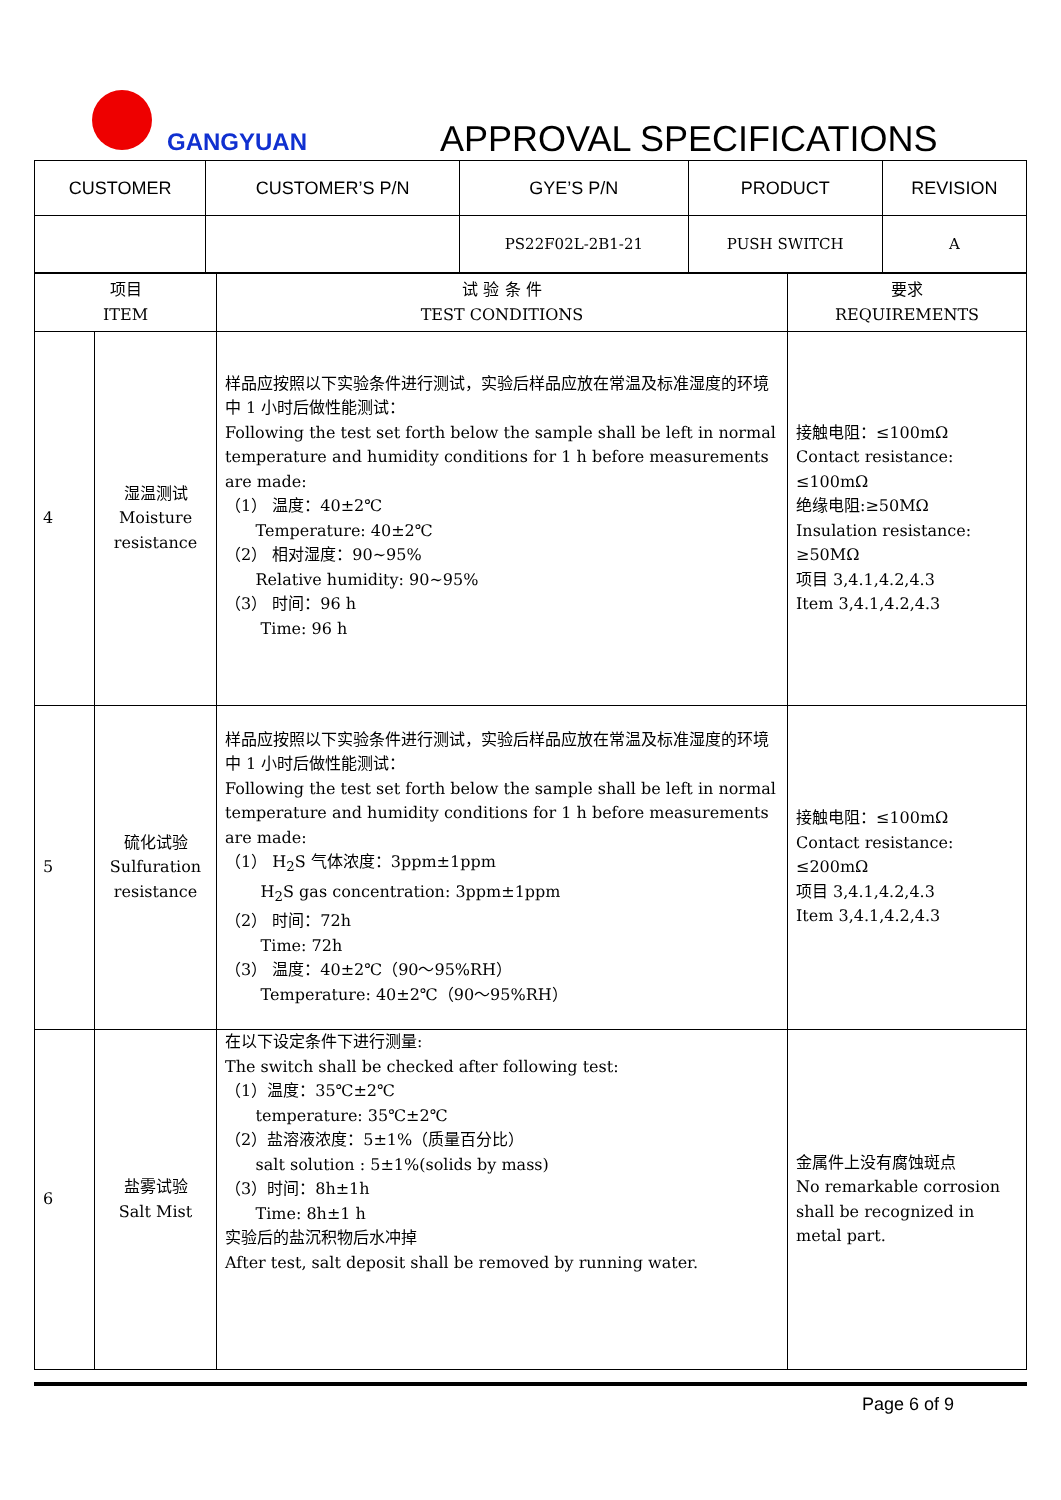GANGYUAN APPROVAL SPECIFICATIONS
| CUSTOMER | CUSTOMER’S P/N | GYE’S P/N | PRODUCT | REVISION |
| --- | --- | --- | --- | --- |
| | | PS22F02L-2B1-21 | PUSH SWITCH | A |
| 项目 ITEM | | 试 验 条 件 TEST CONDITIONS | 要求 REQUIREMENTS |
| 4 | 湿温测试 Moisture resistance | 样品应按照以下实验条件进行测试，实验后样品应放在常温及标准湿度的环境中 1 小时后做性能测试： Following the test set forth below the sample shall be left in normal temperature and humidity conditions for 1 h before measurements are made: （1） 温度：40±2℃ Temperature: 40±2℃ （2） 相对湿度：90~95% Relative humidity: 90~95% （3） 时间：96 h Time: 96 h | 接触电阻：≤100mΩ Contact resistance: ≤100mΩ 绝缘电阻:≥50MΩ Insulation resistance: ≥50MΩ 项目 3,4.1,4.2,4.3 Item 3,4.1,4.2,4.3 |
| 5 | 硫化试验 Sulfuration resistance | 样品应按照以下实验条件进行测试，实验后样品应放在常温及标准湿度的环境中 1 小时后做性能测试： Following the test set forth below the sample shall be left in normal temperature and humidity conditions for 1 h before measurements are made: （1） H<sub>2</sub>S 气体浓度：3ppm±1ppm H<sub>2</sub>S gas concentration: 3ppm±1ppm （2） 时间：72h Time: 72h （3） 温度：40±2℃（90～95%RH） Temperature: 40±2℃（90～95%RH） | 接触电阻：≤100mΩ Contact resistance: ≤200mΩ 项目 3,4.1,4.2,4.3 Item 3,4.1,4.2,4.3 |
| 6 | 盐雾试验 Salt Mist | 在以下设定条件下进行测量: The switch shall be checked after following test: （1）温度：35℃±2℃ temperature: 35℃±2℃ （2）盐溶液浓度：5±1%（质量百分比） salt solution : 5±1%(solids by mass) （3）时间：8h±1h Time: 8h±1 h 实验后的盐沉积物后水冲掉 After test, salt deposit shall be removed by running water. | 金属件上没有腐蚀斑点 No remarkable corrosion shall be recognized in metal part. |
Page 6 of 9